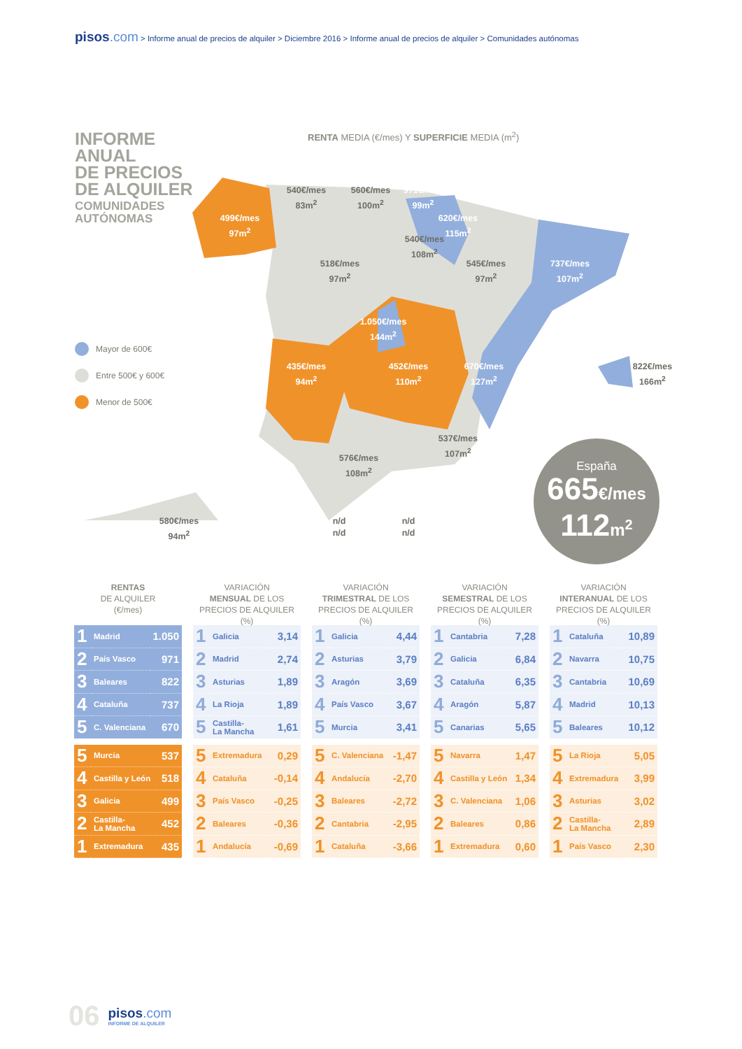pisos.com > Informe anual de precios de alquiler > Diciembre 2016 > Informe anual de precios de alquiler > Comunidades autónomas
INFORME
ANUAL
DE PRECIOS
DE ALQUILER
COMUNIDADES
AUTÓNOMAS
RENTA MEDIA (€/mes) Y SUPERFICIE MEDIA (m<sup>2</sup>)
540€/mes
83m<sup>2</sup>
560€/mes
100m<sup>2</sup>
971€/mes
99m<sup>2</sup>
499€/mes
97m<sup>2</sup>
620€/mes
115m<sup>2</sup>
540€/mes
108m<sup>2</sup>
518€/mes
97m<sup>2</sup>
545€/mes
97m<sup>2</sup>
737€/mes
107m<sup>2</sup>
1.050€/mes
144m<sup>2</sup>
435€/mes
94m<sup>2</sup>
452€/mes
110m<sup>2</sup>
670€/mes
127m<sup>2</sup>
822€/mes
166m<sup>2</sup>
537€/mes
107m<sup>2</sup>
576€/mes
108m<sup>2</sup>
580€/mes
94m<sup>2</sup>
n/d
n/d
n/d
n/d
Mayor de 600€
Entre 500€ y 600€
Menor de 500€
España
665€/mes
112m<sup>2</sup>
RENTAS
DE ALQUILER
(€/mes)
| 1 | Madrid | 1.050 |
| 2 | País Vasco | 971 |
| 3 | Baleares | 822 |
| 4 | Cataluña | 737 |
| 5 | C. Valenciana | 670 |
| 5 | Murcia | 537 |
| 4 | Castilla y León | 518 |
| 3 | Galicia | 499 |
| 2 | Castilla- La Mancha | 452 |
| 1 | Extremadura | 435 |
VARIACIÓN
MENSUAL DE LOS
PRECIOS DE ALQUILER (%)
| 1 | Galicia | 3,14 |
| 2 | Madrid | 2,74 |
| 3 | Asturias | 1,89 |
| 4 | La Rioja | 1,89 |
| 5 | Castilla- La Mancha | 1,61 |
| 5 | Extremadura | 0,29 |
| 4 | Cataluña | -0,14 |
| 3 | País Vasco | -0,25 |
| 2 | Baleares | -0,36 |
| 1 | Andalucía | -0,69 |
VARIACIÓN
TRIMESTRAL DE LOS
PRECIOS DE ALQUILER (%)
| 1 | Galicia | 4,44 |
| 2 | Asturias | 3,79 |
| 3 | Aragón | 3,69 |
| 4 | País Vasco | 3,67 |
| 5 | Murcia | 3,41 |
| 5 | C. Valenciana | -1,47 |
| 4 | Andalucía | -2,70 |
| 3 | Baleares | -2,72 |
| 2 | Cantabria | -2,95 |
| 1 | Cataluña | -3,66 |
VARIACIÓN
SEMESTRAL DE LOS
PRECIOS DE ALQUILER (%)
| 1 | Cantabria | 7,28 |
| 2 | Galicia | 6,84 |
| 3 | Cataluña | 6,35 |
| 4 | Aragón | 5,87 |
| 5 | Canarias | 5,65 |
| 5 | Navarra | 1,47 |
| 4 | Castilla y León | 1,34 |
| 3 | C. Valenciana | 1,06 |
| 2 | Baleares | 0,86 |
| 1 | Extremadura | 0,60 |
VARIACIÓN
INTERANUAL DE LOS
PRECIOS DE ALQUILER (%)
| 1 | Cataluña | 10,89 |
| 2 | Navarra | 10,75 |
| 3 | Cantabria | 10,69 |
| 4 | Madrid | 10,13 |
| 5 | Baleares | 10,12 |
| 5 | La Rioja | 5,05 |
| 4 | Extremadura | 3,99 |
| 3 | Asturias | 3,02 |
| 2 | Castilla- La Mancha | 2,89 |
| 1 | País Vasco | 2,30 |
06
pisos.com
INFORME DE ALQUILER